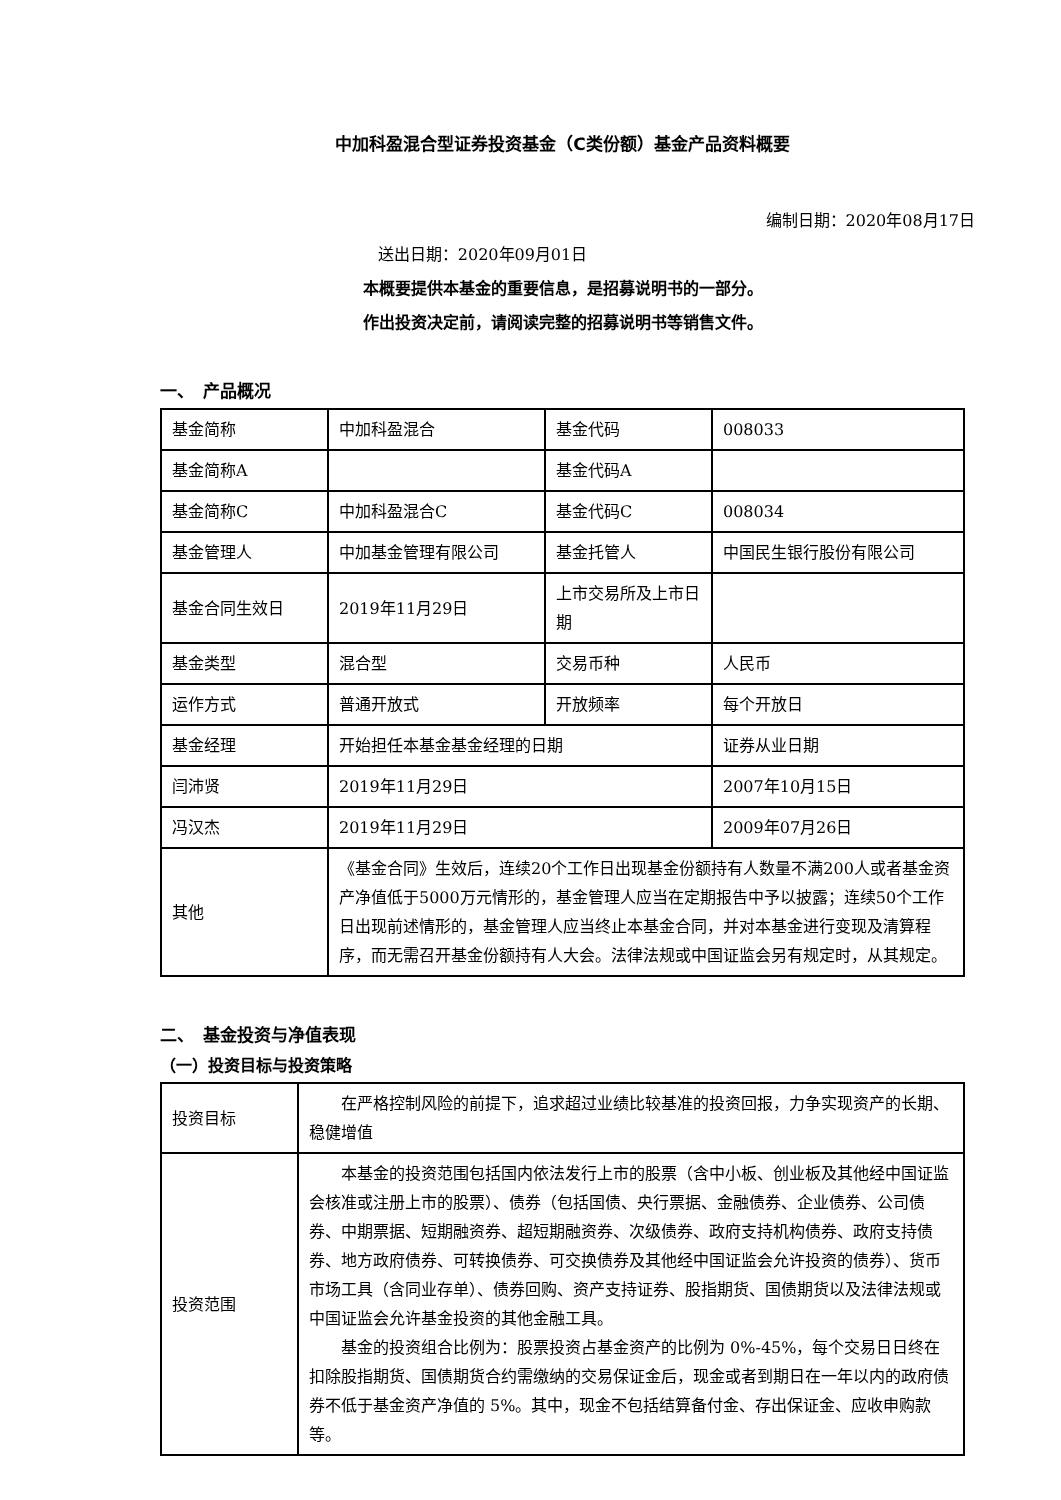中加科盈混合型证券投资基金（C类份额）基金产品资料概要
编制日期：2020年08月17日
送出日期：2020年09月01日
本概要提供本基金的重要信息，是招募说明书的一部分。
作出投资决定前，请阅读完整的招募说明书等销售文件。
一、　产品概况
| 基金简称 | 中加科盈混合 | 基金代码 | 008033 |
| 基金简称A | | 基金代码A | |
| 基金简称C | 中加科盈混合C | 基金代码C | 008034 |
| 基金管理人 | 中加基金管理有限公司 | 基金托管人 | 中国民生银行股份有限公司 |
| 基金合同生效日 | 2019年11月29日 | 上市交易所及上市日期 | |
| 基金类型 | 混合型 | 交易币种 | 人民币 |
| 运作方式 | 普通开放式 | 开放频率 | 每个开放日 |
| 基金经理 | 开始担任本基金基金经理的日期 | | 证券从业日期 |
| 闫沛贤 | 2019年11月29日 | | 2007年10月15日 |
| 冯汉杰 | 2019年11月29日 | | 2009年07月26日 |
| 其他 | 《基金合同》生效后，连续20个工作日出现基金份额持有人数量不满200人或者基金资产净值低于5000万元情形的，基金管理人应当在定期报告中予以披露；连续50个工作日出现前述情形的，基金管理人应当终止本基金合同，并对本基金进行变现及清算程序，而无需召开基金份额持有人大会。法律法规或中国证监会另有规定时，从其规定。 | | |
二、　基金投资与净值表现
（一）投资目标与投资策略
| 投资目标 | 在严格控制风险的前提下，追求超过业绩比较基准的投资回报，力争实现资产的长期、稳健增值 |
| 投资范围 | 本基金的投资范围包括国内依法发行上市的股票（含中小板、创业板及其他经中国证监会核准或注册上市的股票）、债券（包括国债、央行票据、金融债券、企业债券、公司债券、中期票据、短期融资券、超短期融资券、次级债券、政府支持机构债券、政府支持债券、地方政府债券、可转换债券、可交换债券及其他经中国证监会允许投资的债券）、货币市场工具（含同业存单）、债券回购、资产支持证券、股指期货、国债期货以及法律法规或中国证监会允许基金投资的其他金融工具。 基金的投资组合比例为：股票投资占基金资产的比例为 0%-45%，每个交易日日终在扣除股指期货、国债期货合约需缴纳的交易保证金后，现金或者到期日在一年以内的政府债券不低于基金资产净值的 5%。其中，现金不包括结算备付金、存出保证金、应收申购款等。 |